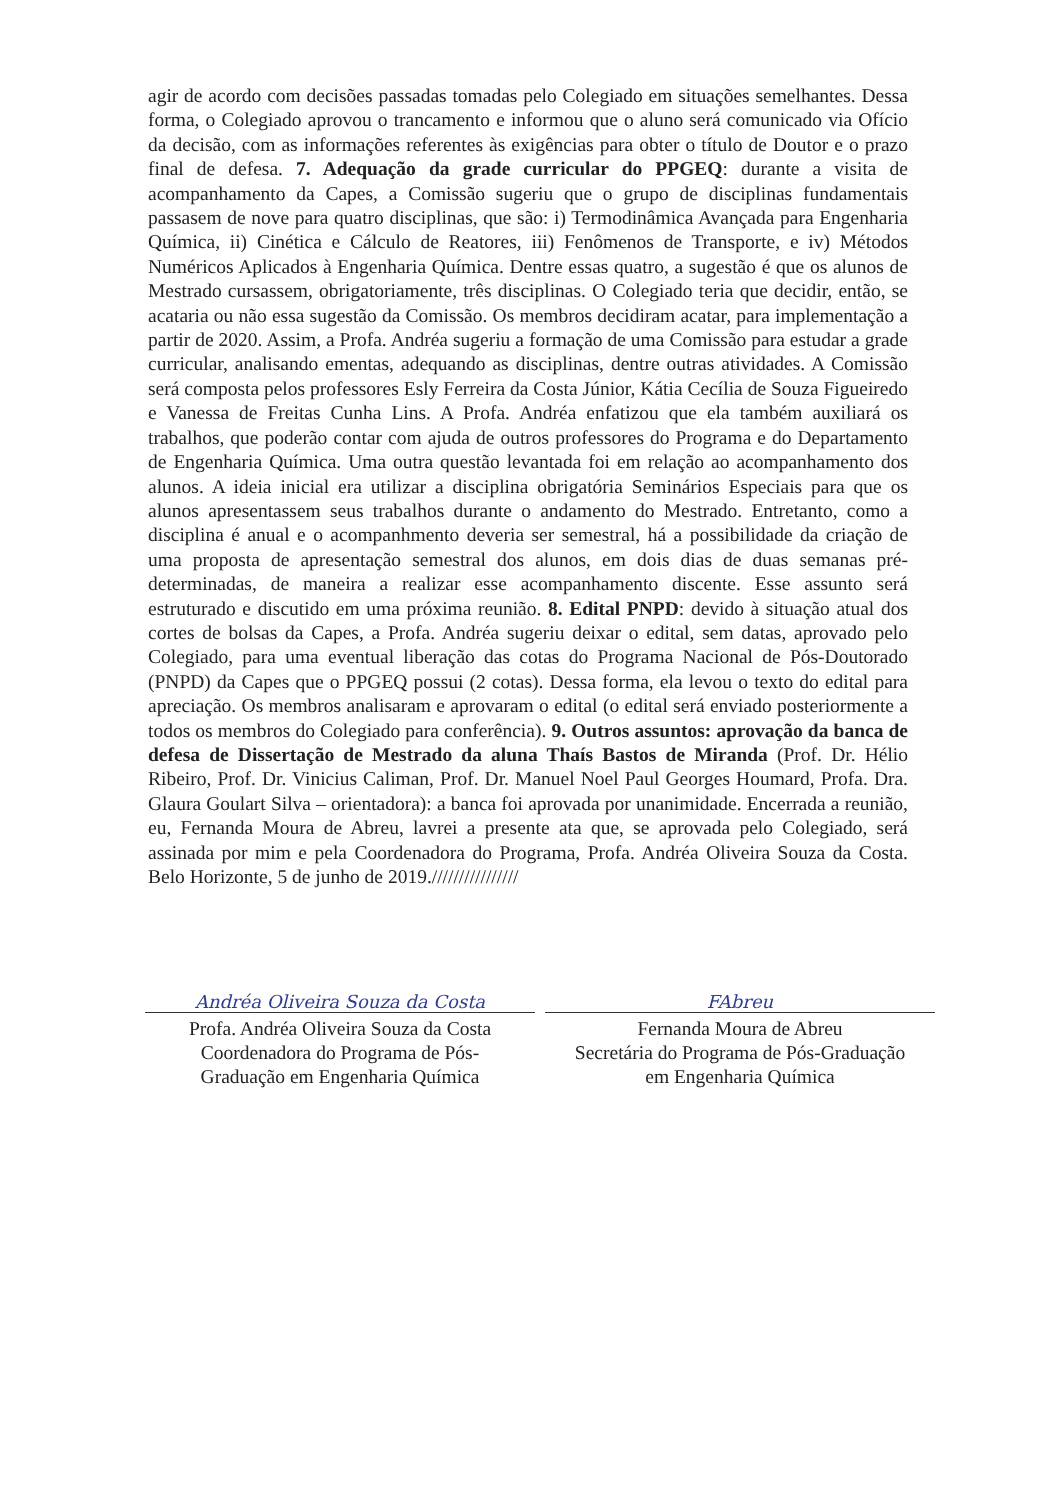agir de acordo com decisões passadas tomadas pelo Colegiado em situações semelhantes. Dessa forma, o Colegiado aprovou o trancamento e informou que o aluno será comunicado via Ofício da decisão, com as informações referentes às exigências para obter o título de Doutor e o prazo final de defesa. 7. Adequação da grade curricular do PPGEQ: durante a visita de acompanhamento da Capes, a Comissão sugeriu que o grupo de disciplinas fundamentais passasem de nove para quatro disciplinas, que são: i) Termodinâmica Avançada para Engenharia Química, ii) Cinética e Cálculo de Reatores, iii) Fenômenos de Transporte, e iv) Métodos Numéricos Aplicados à Engenharia Química. Dentre essas quatro, a sugestão é que os alunos de Mestrado cursassem, obrigatoriamente, três disciplinas. O Colegiado teria que decidir, então, se acataria ou não essa sugestão da Comissão. Os membros decidiram acatar, para implementação a partir de 2020. Assim, a Profa. Andréa sugeriu a formação de uma Comissão para estudar a grade curricular, analisando ementas, adequando as disciplinas, dentre outras atividades. A Comissão será composta pelos professores Esly Ferreira da Costa Júnior, Kátia Cecília de Souza Figueiredo e Vanessa de Freitas Cunha Lins. A Profa. Andréa enfatizou que ela também auxiliará os trabalhos, que poderão contar com ajuda de outros professores do Programa e do Departamento de Engenharia Química. Uma outra questão levantada foi em relação ao acompanhamento dos alunos. A ideia inicial era utilizar a disciplina obrigatória Seminários Especiais para que os alunos apresentassem seus trabalhos durante o andamento do Mestrado. Entretanto, como a disciplina é anual e o acompanhmento deveria ser semestral, há a possibilidade da criação de uma proposta de apresentação semestral dos alunos, em dois dias de duas semanas pré-determinadas, de maneira a realizar esse acompanhamento discente. Esse assunto será estruturado e discutido em uma próxima reunião. 8. Edital PNPD: devido à situação atual dos cortes de bolsas da Capes, a Profa. Andréa sugeriu deixar o edital, sem datas, aprovado pelo Colegiado, para uma eventual liberação das cotas do Programa Nacional de Pós-Doutorado (PNPD) da Capes que o PPGEQ possui (2 cotas). Dessa forma, ela levou o texto do edital para apreciação. Os membros analisaram e aprovaram o edital (o edital será enviado posteriormente a todos os membros do Colegiado para conferência). 9. Outros assuntos: aprovação da banca de defesa de Dissertação de Mestrado da aluna Thaís Bastos de Miranda (Prof. Dr. Hélio Ribeiro, Prof. Dr. Vinicius Caliman, Prof. Dr. Manuel Noel Paul Georges Houmard, Profa. Dra. Glaura Goulart Silva – orientadora): a banca foi aprovada por unanimidade. Encerrada a reunião, eu, Fernanda Moura de Abreu, lavrei a presente ata que, se aprovada pelo Colegiado, será assinada por mim e pela Coordenadora do Programa, Profa. Andréa Oliveira Souza da Costa. Belo Horizonte, 5 de junho de 2019.////////////////
Andréa Oliveira Souza da Costa
Profa. Andréa Oliveira Souza da Costa
Coordenadora do Programa de Pós-
Graduação em Engenharia Química
FAbreu
Fernanda Moura de Abreu
Secretária do Programa de Pós-Graduação
em Engenharia Química